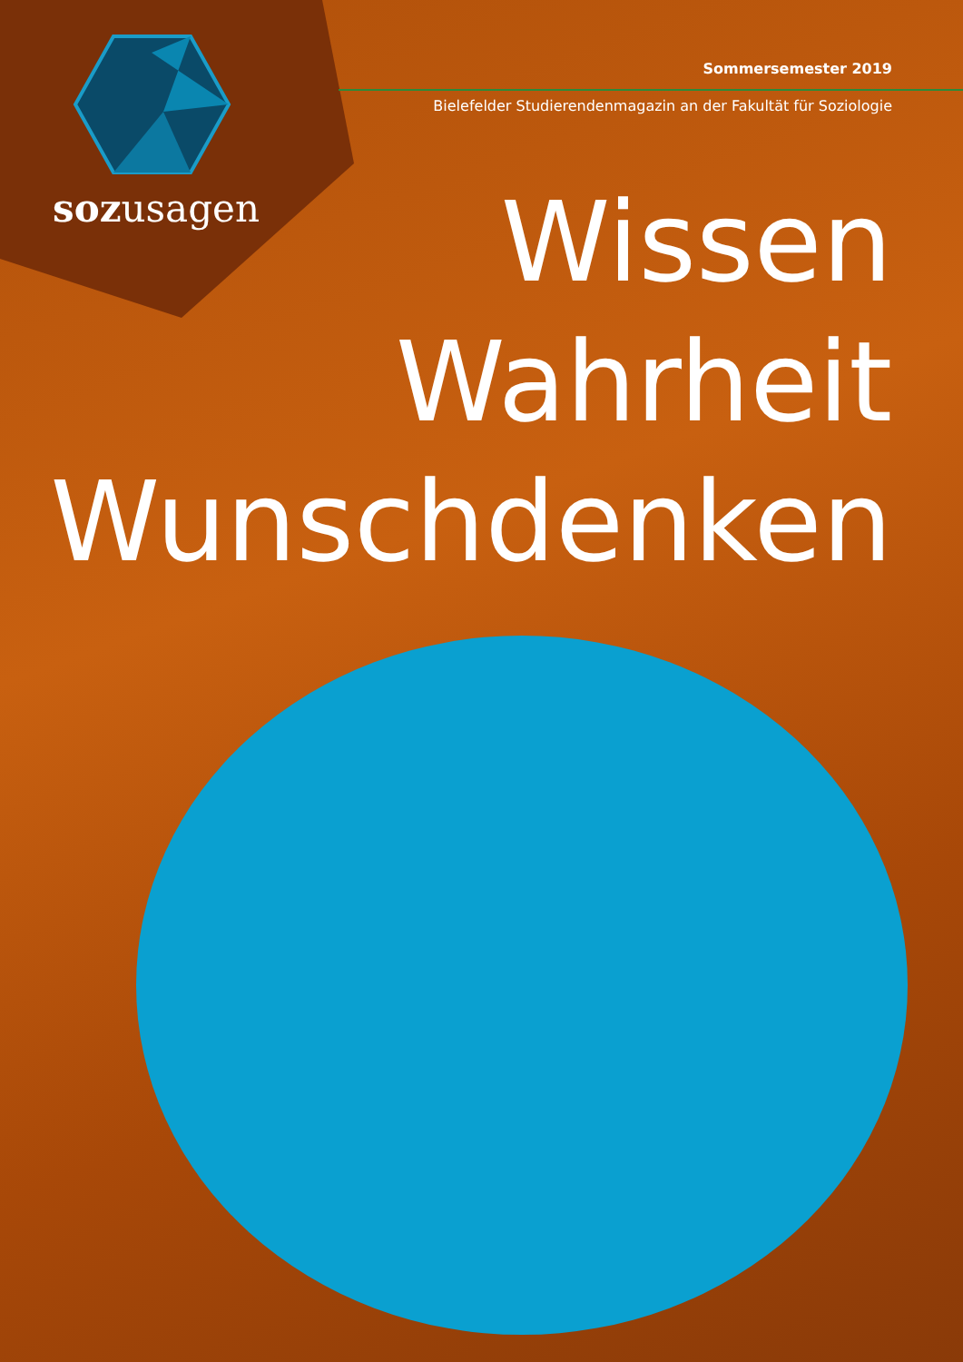sozusagen
Sommersemester 2019
Bielefelder Studierendenmagazin an der Fakultät für Soziologie
Wissen
Wahrheit
Wunschdenken